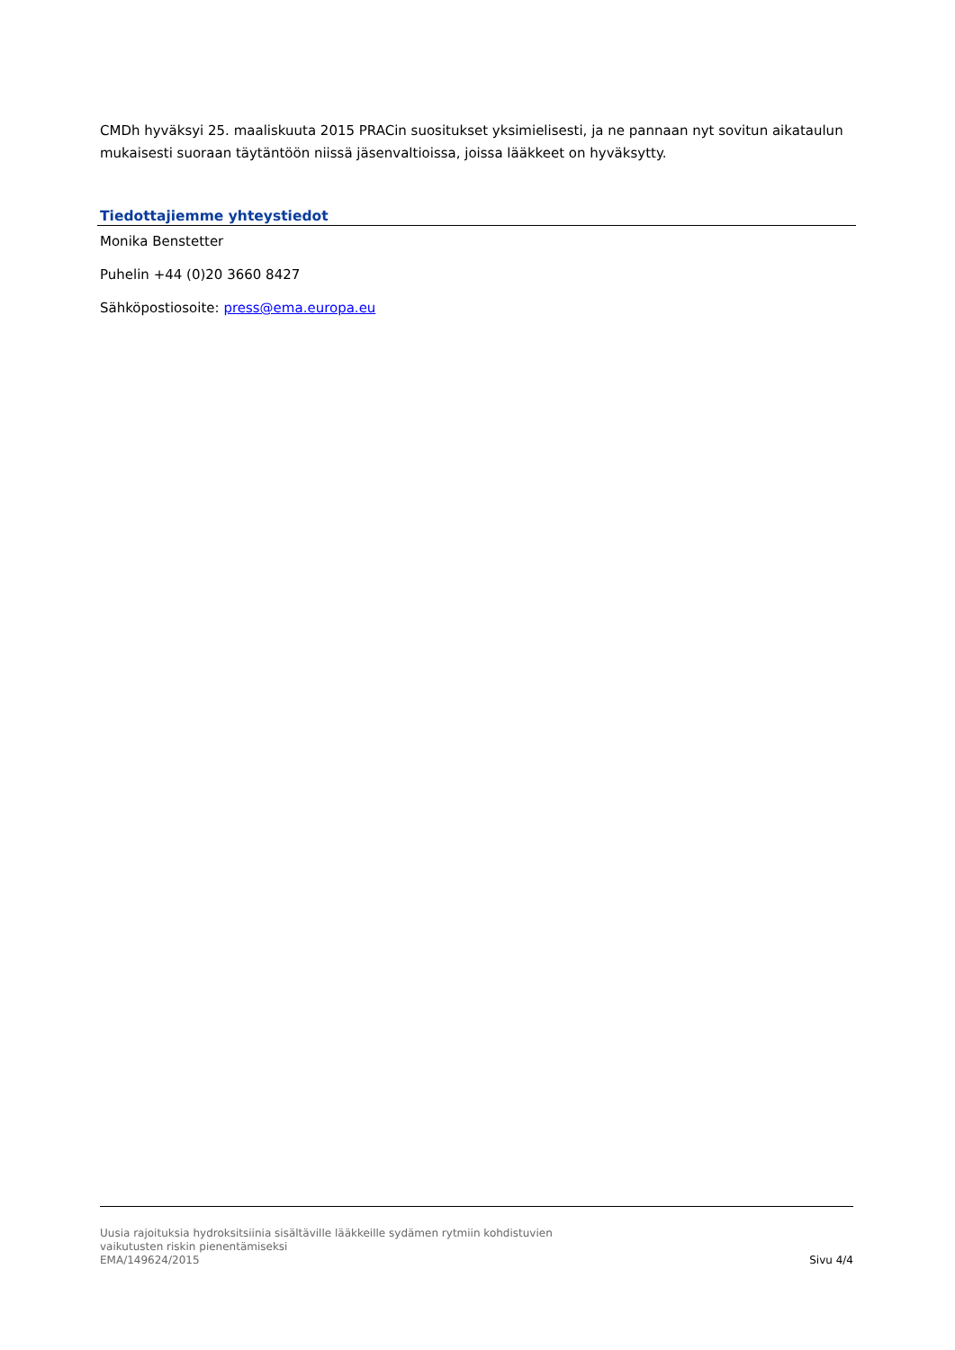CMDh hyväksyi 25. maaliskuuta 2015 PRACin suositukset yksimielisesti, ja ne pannaan nyt sovitun aikataulun mukaisesti suoraan täytäntöön niissä jäsenvaltioissa, joissa lääkkeet on hyväksytty.
Tiedottajiemme yhteystiedot
Monika Benstetter
Puhelin +44 (0)20 3660 8427
Sähköpostiosoite: press@ema.europa.eu
Uusia rajoituksia hydroksitsiinia sisältäville lääkkeille sydämen rytmiin kohdistuvien
vaikutusten riskin pienentämiseksi
EMA/149624/2015 Sivu 4/4